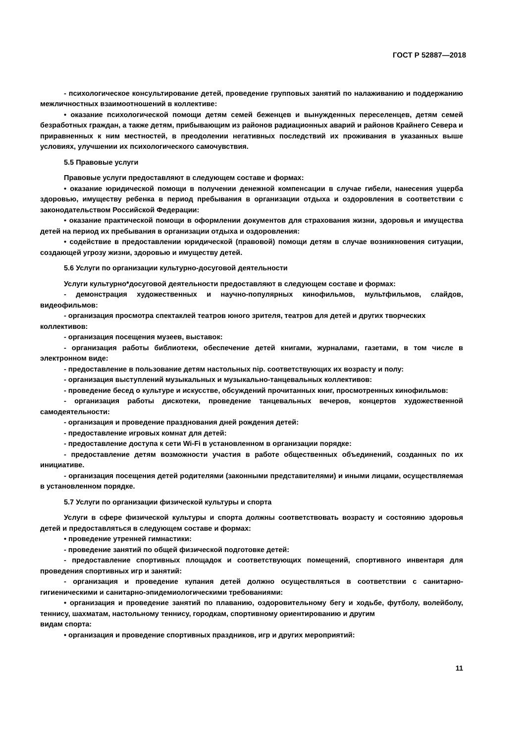ГОСТ Р 52887—2018
- психологическое консультирование детей, проведение групповых занятий по налаживанию и поддержанию межличностных взаимоотношений в коллективе:
• оказание психологической помощи детям семей беженцев и вынужденных переселенцев, детям семей безработных граждан, а также детям, прибывающим из районов радиационных аварий и районов Крайнего Севера и приравненных к ним местностей, в преодолении негативных последствий их проживания в указанных выше условиях, улучшении их психологического самочувствия.
5.5 Правовые услуги
Правовые услуги предоставляют в следующем составе и формах:
• оказание юридической помощи в получении денежной компенсации в случае гибели, нанесения ущерба здоровью, имуществу ребенка в период пребывания в организации отдыха и оздоровления в соответствии с законодательством Российской Федерации:
• оказание практической помощи в оформлении документов для страхования жизни, здоровья и имущества детей на период их пребывания в организации отдыха и оздоровления:
• содействие в предоставлении юридической (правовой) помощи детям в случае возникновения ситуации, создающей угрозу жизни, здоровью и имуществу детей.
5.6 Услуги по организации культурно-досуговой деятельности
Услуги культурно*досуговой деятельности предоставляют в следующем составе и формах:
- демонстрация художественных и научно-популярных кинофильмов, мультфильмов, слайдов, видеофильмов:
- организация просмотра спектаклей театров юного зрителя, театров для детей и других творческих
коллективов:
- организация посещения музеев, выставок:
- организация работы библиотеки, обеспечение детей книгами, журналами, газетами, в том числе в электронном виде:
- предоставление в пользование детям настольных nip. соответствующих их возрасту и полу:
- организация выступлений музыкальных и музыкально-танцевальных коллективов:
- проведение бесед о культуре и искусстве, обсуждений прочитанных книг, просмотренных кинофильмов:
- организация работы дискотеки, проведение танцевальных вечеров, концертов художественной самодеятельности:
- организация и проведение празднования дней рождения детей:
- предоставление игровых комнат для детей:
- предоставление доступа к сети Wi-Fi в установленном в организации порядке:
- предоставление детям возможности участия в работе общественных объединений, созданных по их инициативе.
- организация посещения детей родителями (законными представителями) и иными лицами, осуществляемая в установленном порядке.
5.7 Услуги по организации физической культуры и спорта
Услуги в сфере физической культуры и спорта должны соответствовать возрасту и состоянию здоровья детей и предоставляться в следующем составе и формах:
• проведение утренней гимнастики:
- проведение занятий по общей физической подготовке детей:
- предоставление спортивных площадок и соответствующих помещений, спортивного инвентаря для проведения спортивных игр и занятий:
- организация и проведение купания детей должно осуществляться в соответствии с санитарно-гигиеническими и санитарно-эпидемиологическими требованиями:
• организация и проведение занятий по плаванию, оздоровительному бегу и ходьбе, футболу, волейболу, теннису, шахматам, настольному теннису, городкам, спортивному ориентированию и другим
видам спорта:
• организация и проведение спортивных праздников, игр и других мероприятий:
11